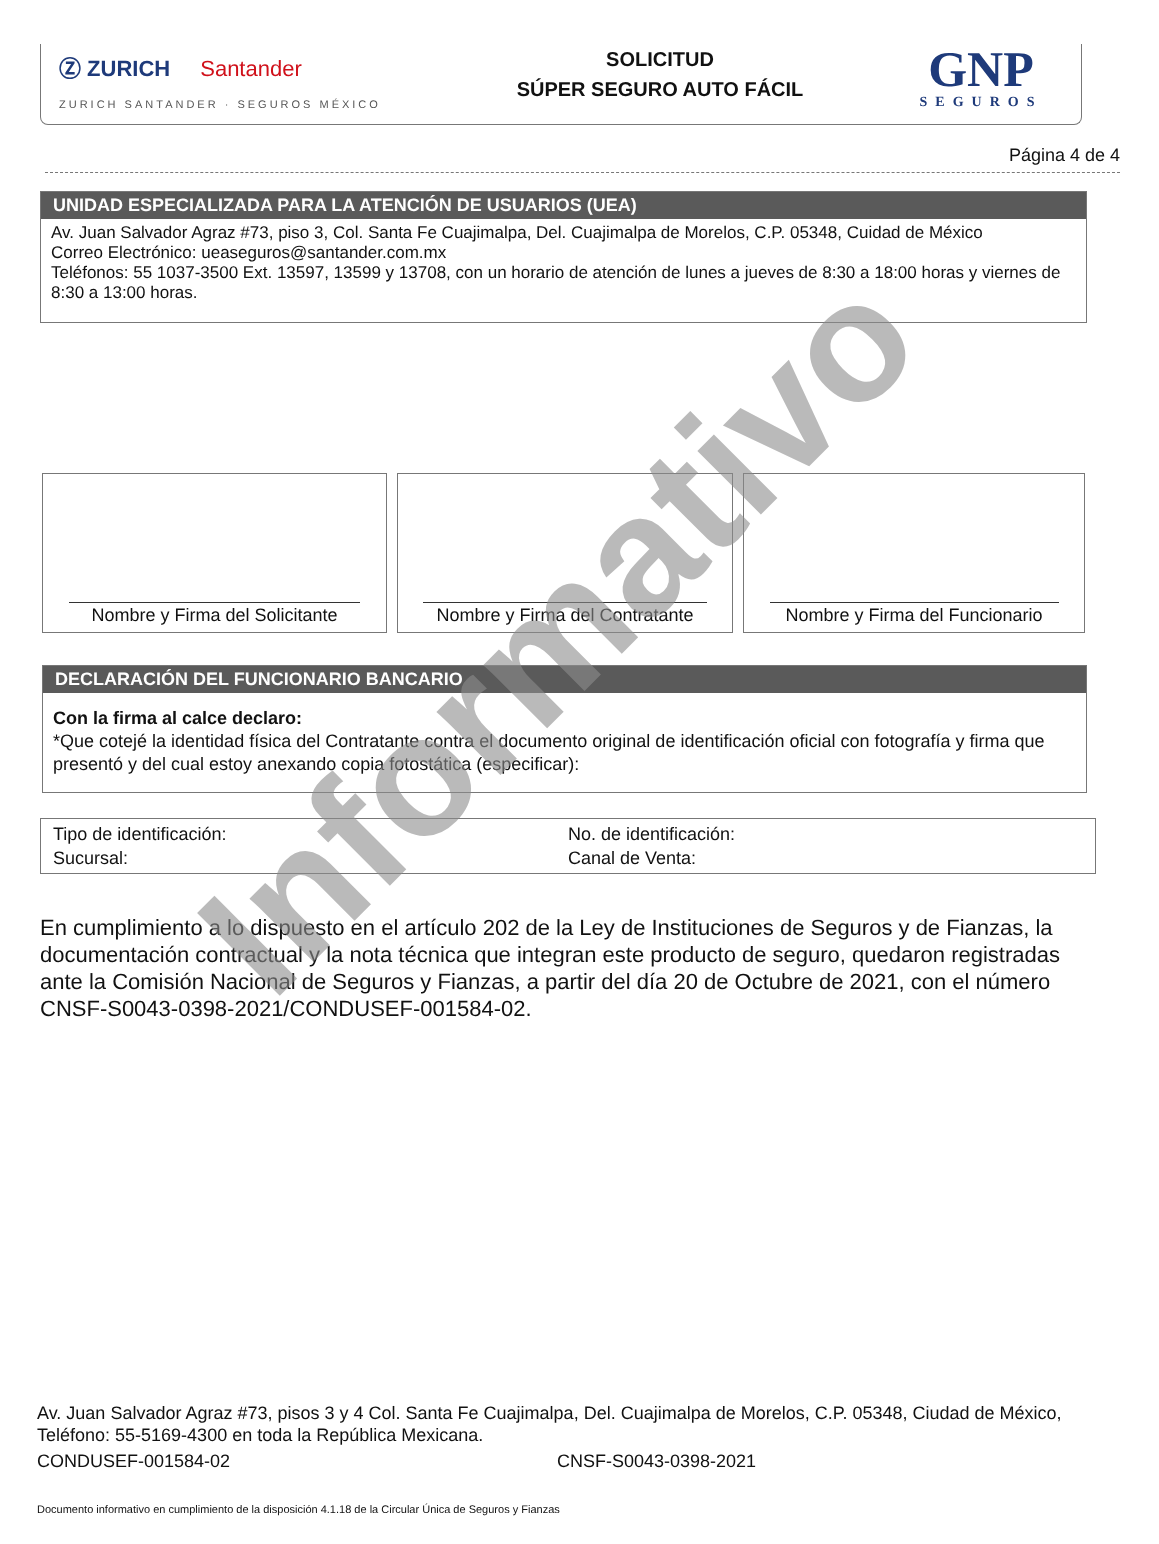Ⓩ ZURICH Santander
ZURICH SANTANDER · SEGUROS MÉXICO
SOLICITUD
SÚPER SEGURO AUTO FÁCIL
GNP
SEGUROS
Página 4 de 4
UNIDAD ESPECIALIZADA PARA LA ATENCIÓN DE USUARIOS (UEA)
Av. Juan Salvador Agraz #73, piso 3, Col. Santa Fe Cuajimalpa, Del. Cuajimalpa de Morelos, C.P. 05348, Cuidad de México
Correo Electrónico: ueaseguros@santander.com.mx
Teléfonos: 55 1037-3500 Ext. 13597, 13599 y 13708, con un horario de atención de lunes a jueves de 8:30 a 18:00 horas y viernes de 8:30 a 13:00 horas.
Nombre y Firma del Solicitante Nombre y Firma del Contratante Nombre y Firma del Funcionario
DECLARACIÓN DEL FUNCIONARIO BANCARIO
Con la firma al calce declaro:
*Que cotejé la identidad física del Contratante contra el documento original de identificación oficial con fotografía y firma que presentó y del cual estoy anexando copia fotostática (especificar):
Tipo de identificación:
Sucursal:
No. de identificación:
Canal de Venta:
En cumplimiento a lo dispuesto en el artículo 202 de la Ley de Instituciones de Seguros y de Fianzas, la documentación contractual y la nota técnica que integran este producto de seguro, quedaron registradas ante la Comisión Nacional de Seguros y Fianzas, a partir del día 20 de Octubre de 2021, con el número CNSF-S0043-0398-2021/CONDUSEF-001584-02.
Av. Juan Salvador Agraz #73, pisos 3 y 4 Col. Santa Fe Cuajimalpa, Del. Cuajimalpa de Morelos, C.P. 05348, Ciudad de México, Teléfono: 55-5169-4300 en toda la República Mexicana.
CONDUSEF-001584-02 CNSF-S0043-0398-2021
Documento informativo en cumplimiento de la disposición 4.1.18 de la Circular Única de Seguros y Fianzas
Informativo